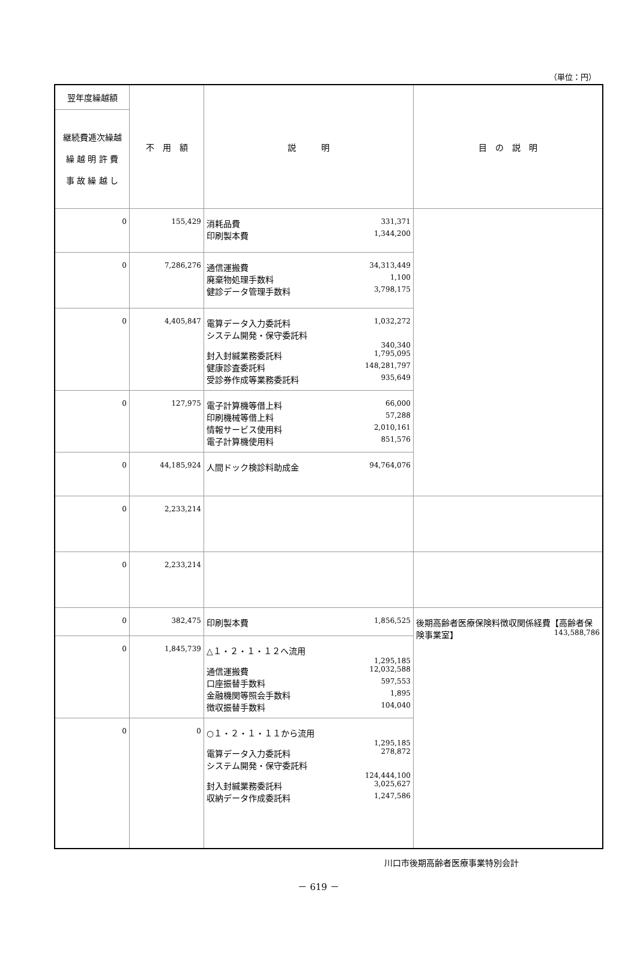（単位：円）
| 翌年度繰越額 | 不 用 額 | 説 明 | 目 の 説 明 |
| --- | --- | --- | --- |
| 継続費逓次繰越 繰 越 明 許 費 事 故 繰 越 し | | | |
| 0 | 155,429 | 消耗品費 331,371 印刷製本費 1,344,200 | |
| 0 | 7,286,276 | 通信運搬費 34,313,449 廃棄物処理手数料 1,100 健診データ管理手数料 3,798,175 | |
| 0 | 4,405,847 | 電算データ入力委託料 1,032,272 システム開発・保守委託料 340,340 封入封緘業務委託料 1,795,095 健康診査委託料 148,281,797 受診券作成等業務委託料 935,649 | |
| 0 | 127,975 | 電子計算機等借上料 66,000 印刷機械等借上料 57,288 情報サービス使用料 2,010,161 電子計算機使用料 851,576 | |
| 0 | 44,185,924 | 人間ドック検診料助成金 94,764,076 | |
| 0 | 2,233,214 | | |
| 0 | 2,233,214 | | |
| 0 | 382,475 | 印刷製本費 1,856,525 | 後期高齢者医療保険料徴収関係経費【高齢者保険事業室】 143,588,786 |
| 0 | 1,845,739 | △１・２・１・１２へ流用 1,295,185 通信運搬費 12,032,588 口座振替手数料 597,553 金融機関等照会手数料 1,895 徴収振替手数料 104,040 | |
| 0 | 0 | ○１・２・１・１１から流用 1,295,185 電算データ入力委託料 278,872 システム開発・保守委託料 124,444,100 封入封緘業務委託料 3,025,627 収納データ作成委託料 1,247,586 | |
川口市後期高齢者医療事業特別会計
－ 619 －